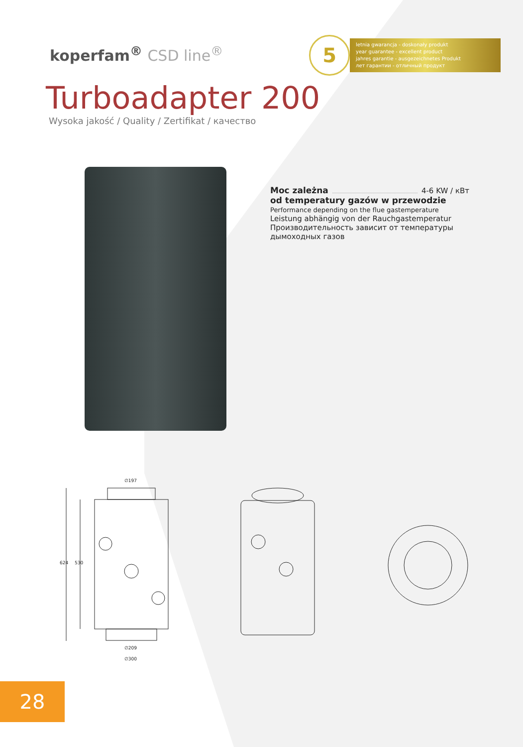koperfam<sup>®</sup> CSD line<sup>®</sup>
5
letnia gwarancja - doskonały produkt
year guarantee - excellent product
jahres garantie - ausgezeichnetes Produkt
лет гарантии - отличный продукт
Turboadapter 200
Wysoka jakość / Quality / Zertifikat / качество
Moc zależna 4-6 KW / кВт
od temperatury gazów w przewodzie
Performance depending on the flue gastemperature
Leistung abhängig von der Rauchgastemperatur
Производительность зависит от температуры дымоходных газов
∅197
624 530
∅209
∅300
28